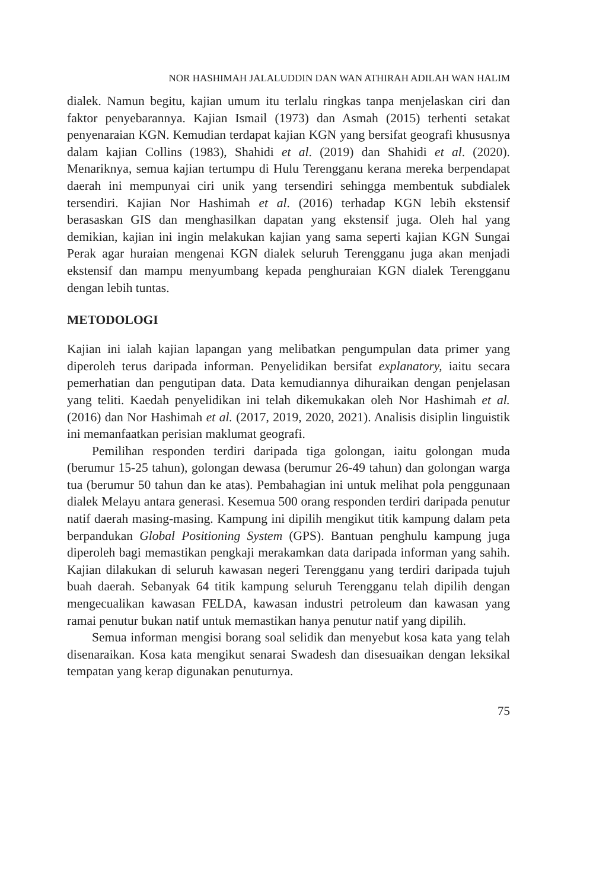NOR HASHIMAH JALALUDDIN DAN WAN ATHIRAH ADILAH WAN HALIM
dialek. Namun begitu, kajian umum itu terlalu ringkas tanpa menjelaskan ciri dan faktor penyebarannya. Kajian Ismail (1973) dan Asmah (2015) terhenti setakat penyenaraian KGN. Kemudian terdapat kajian KGN yang bersifat geografi khususnya dalam kajian Collins (1983), Shahidi et al. (2019) dan Shahidi et al. (2020). Menariknya, semua kajian tertumpu di Hulu Terengganu kerana mereka berpendapat daerah ini mempunyai ciri unik yang tersendiri sehingga membentuk subdialek tersendiri. Kajian Nor Hashimah et al. (2016) terhadap KGN lebih ekstensif berasaskan GIS dan menghasilkan dapatan yang ekstensif juga. Oleh hal yang demikian, kajian ini ingin melakukan kajian yang sama seperti kajian KGN Sungai Perak agar huraian mengenai KGN dialek seluruh Terengganu juga akan menjadi ekstensif dan mampu menyumbang kepada penghuraian KGN dialek Terengganu dengan lebih tuntas.
METODOLOGI
Kajian ini ialah kajian lapangan yang melibatkan pengumpulan data primer yang diperoleh terus daripada informan. Penyelidikan bersifat explanatory, iaitu secara pemerhatian dan pengutipan data. Data kemudiannya dihuraikan dengan penjelasan yang teliti. Kaedah penyelidikan ini telah dikemukakan oleh Nor Hashimah et al. (2016) dan Nor Hashimah et al. (2017, 2019, 2020, 2021). Analisis disiplin linguistik ini memanfaatkan perisian maklumat geografi.
Pemilihan responden terdiri daripada tiga golongan, iaitu golongan muda (berumur 15-25 tahun), golongan dewasa (berumur 26-49 tahun) dan golongan warga tua (berumur 50 tahun dan ke atas). Pembahagian ini untuk melihat pola penggunaan dialek Melayu antara generasi. Kesemua 500 orang responden terdiri daripada penutur natif daerah masing-masing. Kampung ini dipilih mengikut titik kampung dalam peta berpandukan Global Positioning System (GPS). Bantuan penghulu kampung juga diperoleh bagi memastikan pengkaji merakamkan data daripada informan yang sahih. Kajian dilakukan di seluruh kawasan negeri Terengganu yang terdiri daripada tujuh buah daerah. Sebanyak 64 titik kampung seluruh Terengganu telah dipilih dengan mengecualikan kawasan FELDA, kawasan industri petroleum dan kawasan yang ramai penutur bukan natif untuk memastikan hanya penutur natif yang dipilih.
Semua informan mengisi borang soal selidik dan menyebut kosa kata yang telah disenaraikan. Kosa kata mengikut senarai Swadesh dan disesuaikan dengan leksikal tempatan yang kerap digunakan penuturnya.
75